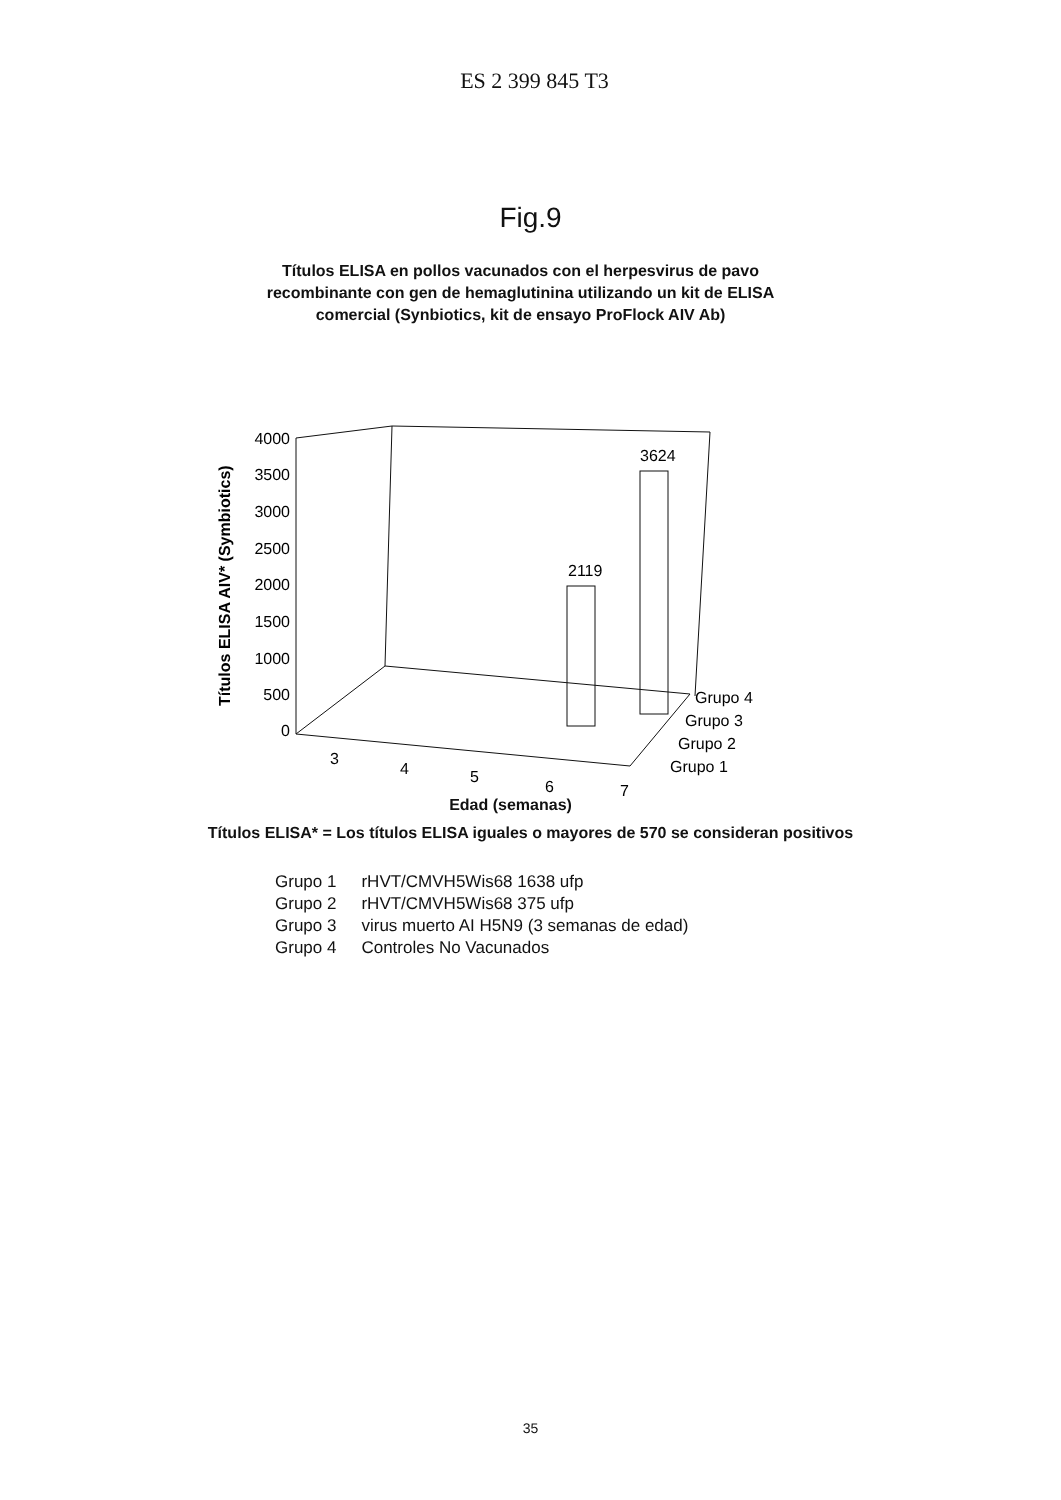ES 2 399 845 T3
Fig.9
Títulos ELISA en pollos vacunados con el herpesvirus de pavo
recombinante con gen de hemaglutinina utilizando un kit de ELISA
comercial (Synbiotics, kit de ensayo ProFlock AIV Ab)
Títulos ELISA AIV* (Symbiotics)
4000
3500
3000
2500
2000
1500
1000
500
0
2119
3624
3
4
5
6
7
Grupo 4
Grupo 3
Grupo 2
Grupo 1
Edad (semanas)
Títulos ELISA* = Los títulos ELISA iguales o mayores de 570 se consideran positivos
| Grupo 1 | rHVT/CMVH5Wis68 1638 ufp |
| Grupo 2 | rHVT/CMVH5Wis68 375 ufp |
| Grupo 3 | virus muerto AI H5N9 (3 semanas de edad) |
| Grupo 4 | Controles No Vacunados |
35